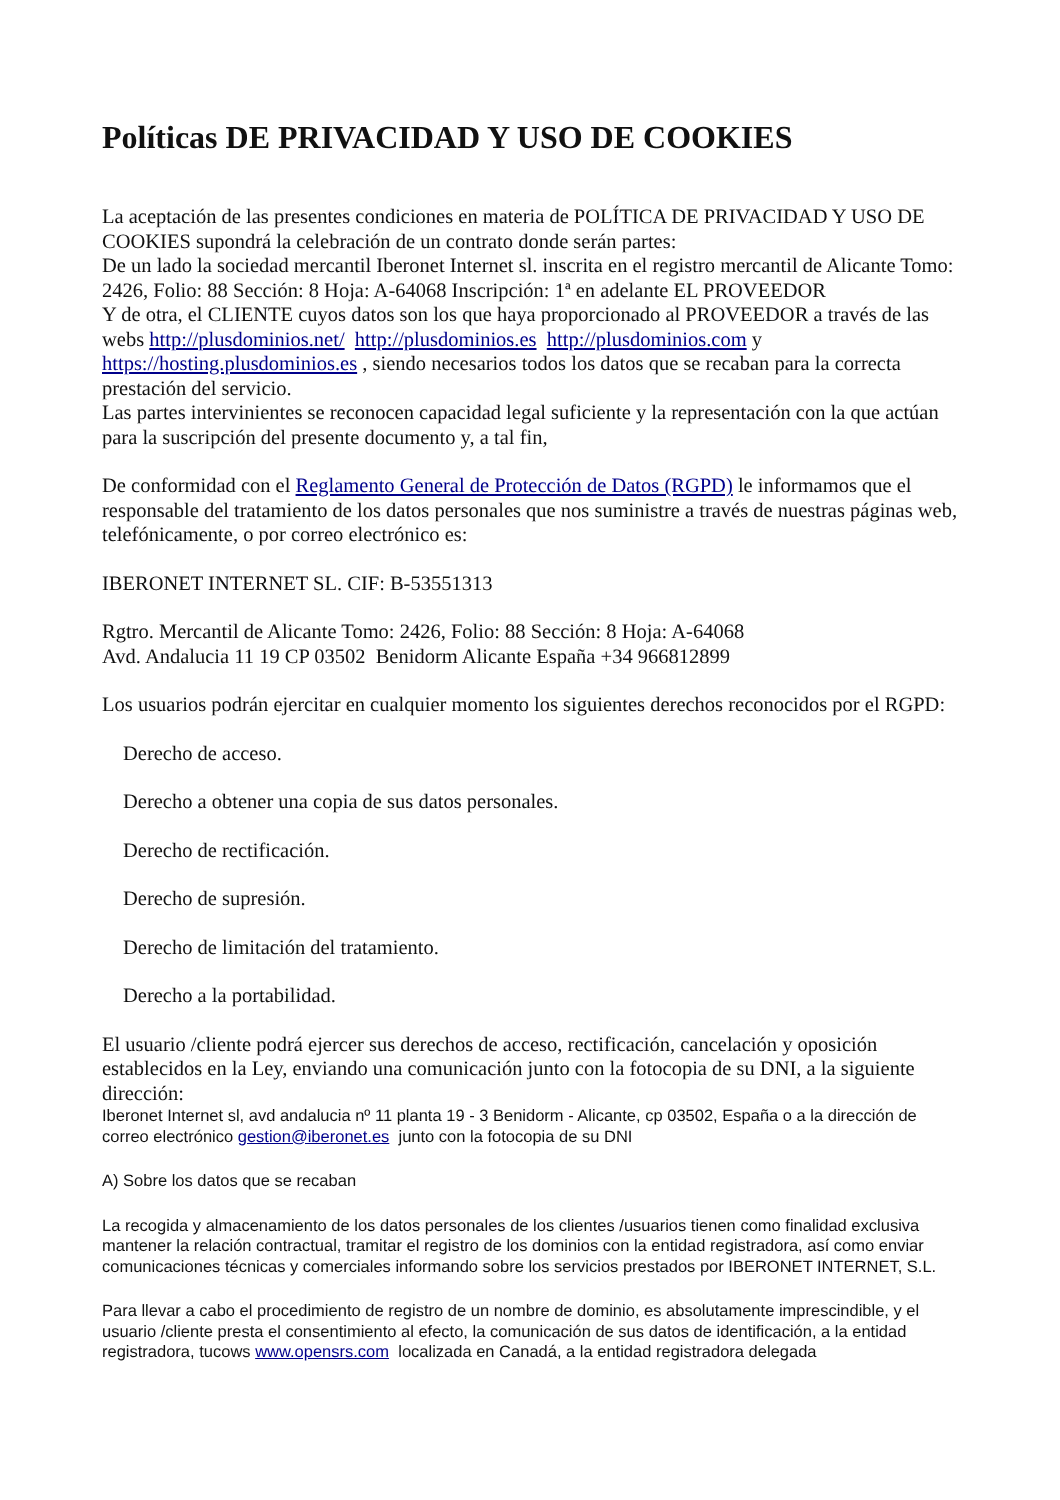Políticas DE PRIVACIDAD Y USO DE COOKIES
La aceptación de las presentes condiciones en materia de POLÍTICA DE PRIVACIDAD Y USO DE COOKIES supondrá la celebración de un contrato donde serán partes:
De un lado la sociedad mercantil Iberonet Internet sl. inscrita en el registro mercantil de Alicante Tomo: 2426, Folio: 88 Sección: 8 Hoja: A-64068 Inscripción: 1ª en adelante EL PROVEEDOR
Y de otra, el CLIENTE cuyos datos son los que haya proporcionado al PROVEEDOR a través de las webs http://plusdominios.net/ http://plusdominios.es http://plusdominios.com y https://hosting.plusdominios.es , siendo necesarios todos los datos que se recaban para la correcta prestación del servicio.
Las partes intervinientes se reconocen capacidad legal suficiente y la representación con la que actúan para la suscripción del presente documento y, a tal fin,
De conformidad con el Reglamento General de Protección de Datos (RGPD) le informamos que el responsable del tratamiento de los datos personales que nos suministre a través de nuestras páginas web, telefónicamente, o por correo electrónico es:
IBERONET INTERNET SL. CIF: B-53551313
Rgtro. Mercantil de Alicante Tomo: 2426, Folio: 88 Sección: 8 Hoja: A-64068
Avd. Andalucia 11 19 CP 03502 Benidorm Alicante España +34 966812899
Los usuarios podrán ejercitar en cualquier momento los siguientes derechos reconocidos por el RGPD:
Derecho de acceso.
Derecho a obtener una copia de sus datos personales.
Derecho de rectificación.
Derecho de supresión.
Derecho de limitación del tratamiento.
Derecho a la portabilidad.
El usuario /cliente podrá ejercer sus derechos de acceso, rectificación, cancelación y oposición establecidos en la Ley, enviando una comunicación junto con la fotocopia de su DNI, a la siguiente dirección:
Iberonet Internet sl, avd andalucia nº 11 planta 19 - 3 Benidorm - Alicante, cp 03502, España o a la dirección de correo electrónico gestion@iberonet.es junto con la fotocopia de su DNI
A) Sobre los datos que se recaban
La recogida y almacenamiento de los datos personales de los clientes /usuarios tienen como finalidad exclusiva mantener la relación contractual, tramitar el registro de los dominios con la entidad registradora, así como enviar comunicaciones técnicas y comerciales informando sobre los servicios prestados por IBERONET INTERNET, S.L.
Para llevar a cabo el procedimiento de registro de un nombre de dominio, es absolutamente imprescindible, y el usuario /cliente presta el consentimiento al efecto, la comunicación de sus datos de identificación, a la entidad registradora, tucows www.opensrs.com localizada en Canadá, a la entidad registradora delegada